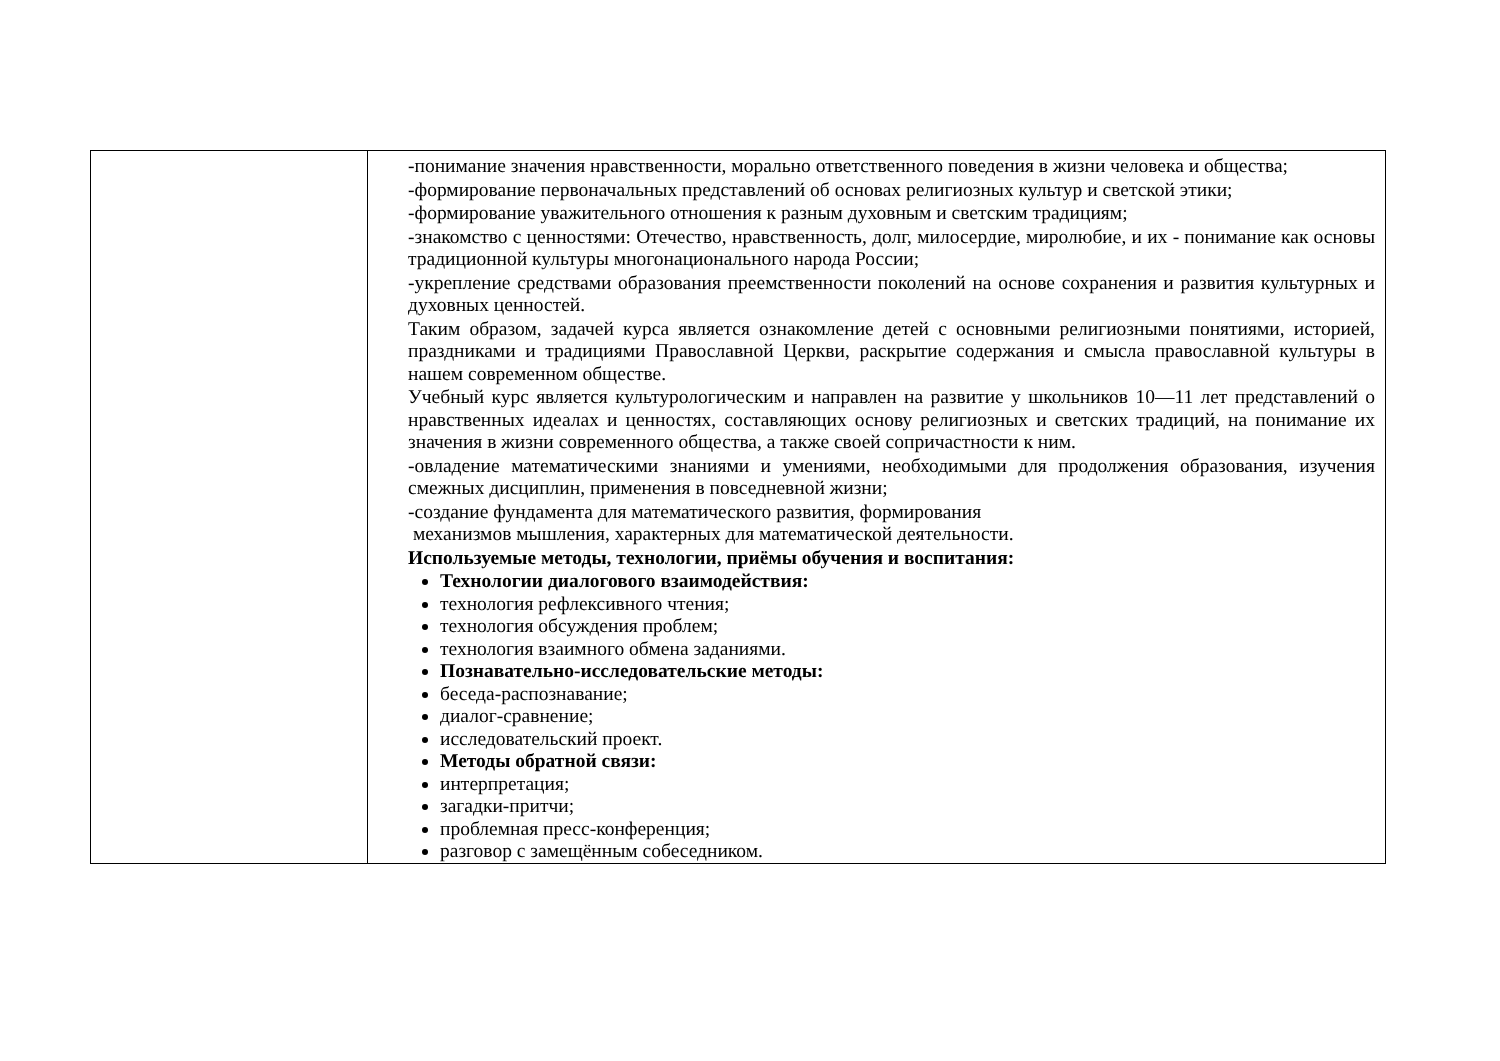| | -понимание значения нравственности, морально ответственного поведения в жизни человека и общества; -формирование первоначальных представлений об основах религиозных культур и светской этики; -формирование уважительного отношения к разным духовным и светским традициям; -знакомство с ценностями: Отечество, нравственность, долг, милосердие, миролюбие, и их - понимание как основы традиционной культуры многонационального народа России; -укрепление средствами образования преемственности поколений на основе сохранения и развития культурных и духовных ценностей. Таким образом, задачей курса является ознакомление детей с основными религиозными понятиями, историей, праздниками и традициями Православной Церкви, раскрытие содержания и смысла православной культуры в нашем современном обществе. Учебный курс является культурологическим и направлен на развитие у школьников 10—11 лет представлений о нравственных идеалах и ценностях, составляющих основу религиозных и светских традиций, на понимание их значения в жизни современного общества, а также своей сопричастности к ним. -овладение математическими знаниями и умениями, необходимыми для продолжения образования, изучения смежных дисциплин, применения в повседневной жизни; -создание фундамента для математического развития, формирования механизмов мышления, характерных для математической деятельности. Используемые методы, технологии, приёмы обучения и воспитания: Технологии диалогового взаимодействия: технология рефлексивного чтения; технология обсуждения проблем; технология взаимного обмена заданиями. Познавательно-исследовательские методы: беседа-распознавание; диалог-сравнение; исследовательский проект. Методы обратной связи: интерпретация; загадки-притчи; проблемная пресс-конференция; разговор с замещённым собеседником. |